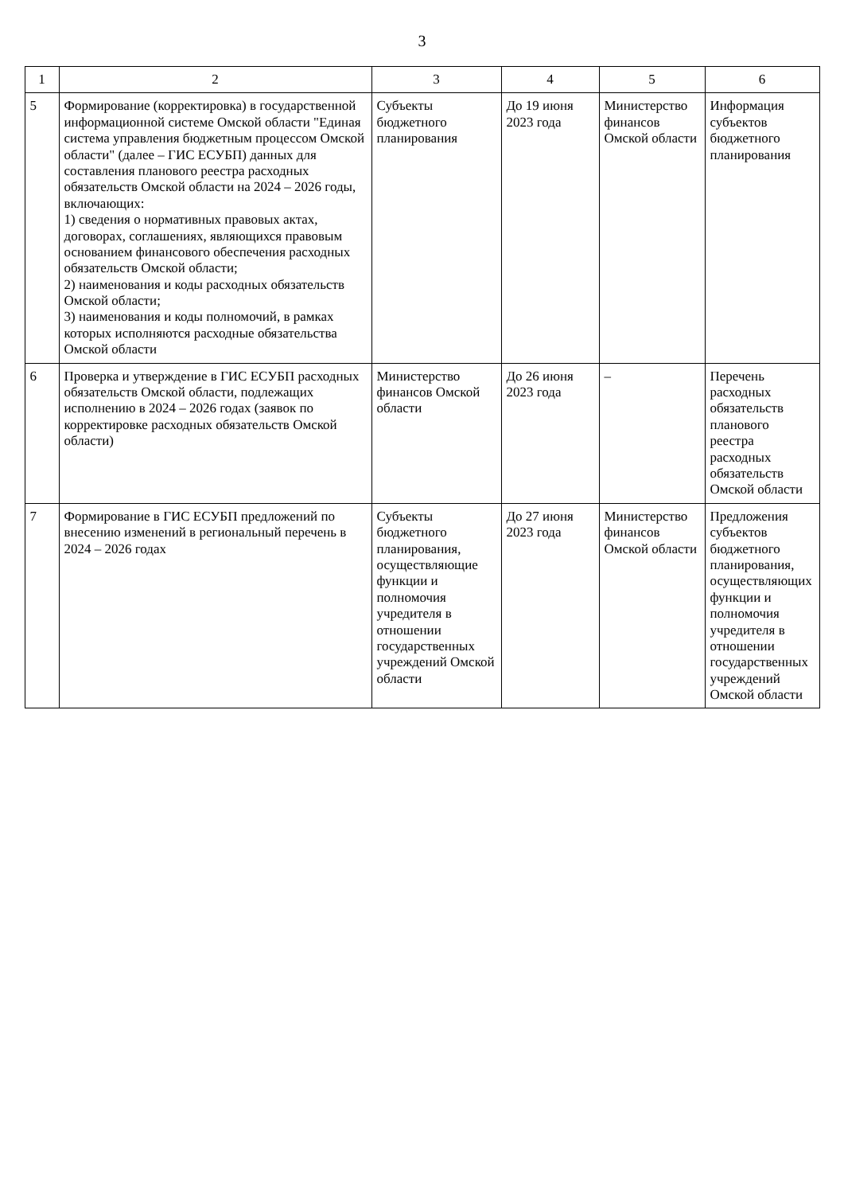3
| 1 | 2 | 3 | 4 | 5 | 6 |
| --- | --- | --- | --- | --- | --- |
| 5 | Формирование (корректировка) в государственной информационной системе Омской области "Единая система управления бюджетным процессом Омской области" (далее – ГИС ЕСУБП) данных для составления планового реестра расходных обязательств Омской области на 2024 – 2026 годы, включающих: 1) сведения о нормативных правовых актах, договорах, соглашениях, являющихся правовым основанием финансового обеспечения расходных обязательств Омской области; 2) наименования и коды расходных обязательств Омской области; 3) наименования и коды полномочий, в рамках которых исполняются расходные обязательства Омской области | Субъекты бюджетного планирования | До 19 июня 2023 года | Министерство финансов Омской области | Информация субъектов бюджетного планирования |
| 6 | Проверка и утверждение в ГИС ЕСУБП расходных обязательств Омской области, подлежащих исполнению в 2024 – 2026 годах (заявок по корректировке расходных обязательств Омской области) | Министерство финансов Омской области | До 26 июня 2023 года | – | Перечень расходных обязательств планового реестра расходных обязательств Омской области |
| 7 | Формирование в ГИС ЕСУБП предложений по внесению изменений в региональный перечень в 2024 – 2026 годах | Субъекты бюджетного планирования, осуществляющие функции и полномочия учредителя в отношении государственных учреждений Омской области | До 27 июня 2023 года | Министерство финансов Омской области | Предложения субъектов бюджетного планирования, осуществляющих функции и полномочия учредителя в отношении государственных учреждений Омской области |